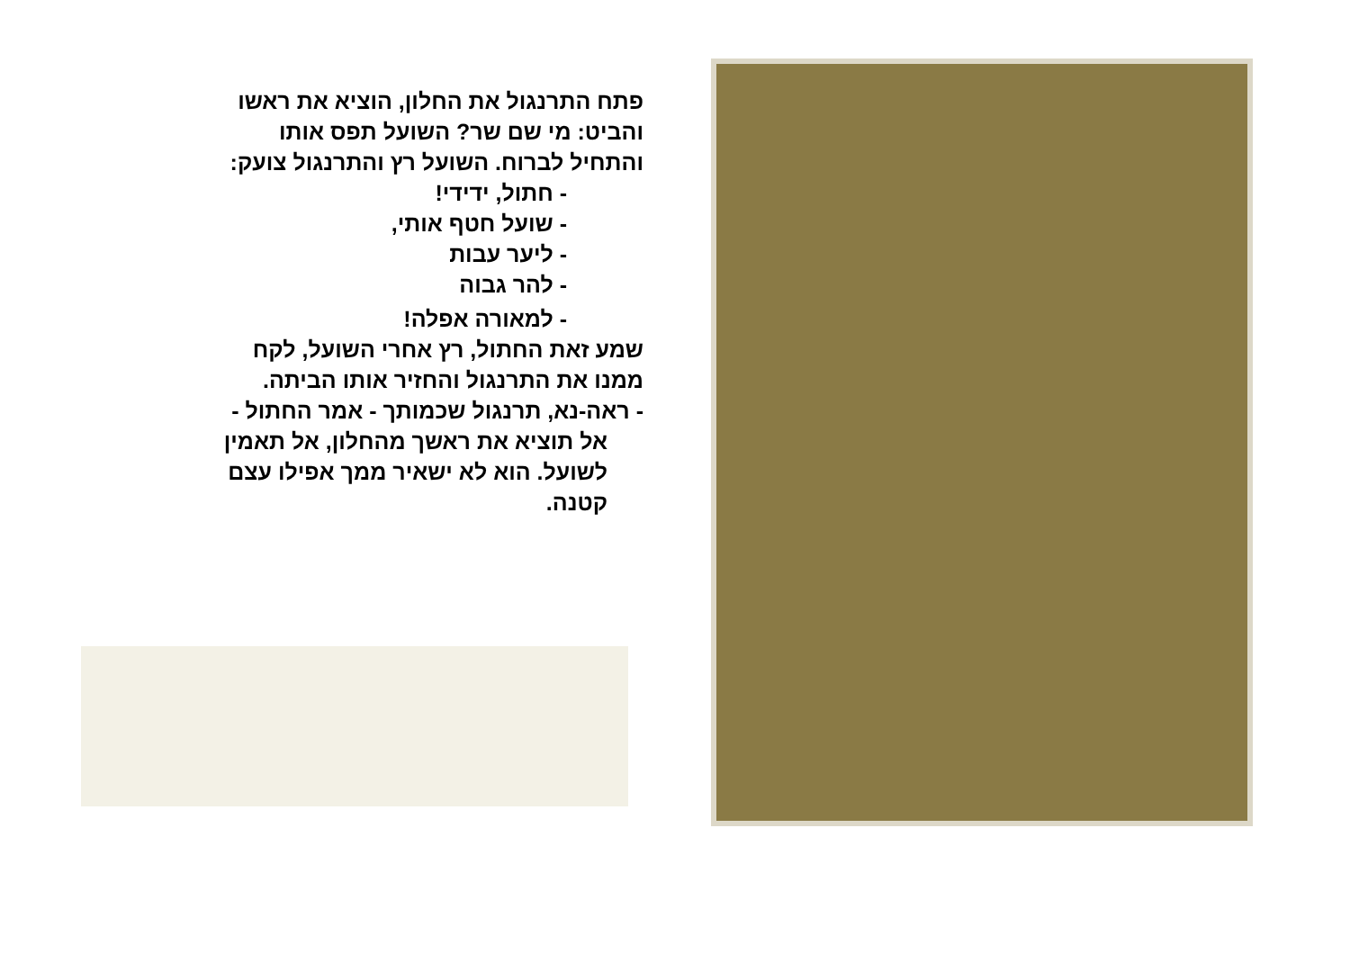פתח התרנגול את החלון, הוציא את ראשו
והביט: מי שם שר? השועל תפס אותו
והתחיל לברוח. השועל רץ והתרנגול צועק:
- חתול, ידידי!
- שועל חטף אותי,
- ליער עבות
- להר גבוה
- למאורה אפלה!
שמע זאת החתול, רץ אחרי השועל, לקח
ממנו את התרנגול והחזיר אותו הביתה.
- ראה-נא, תרנגול שכמותך - אמר החתול -
אל תוציא את ראשך מהחלון, אל תאמין
לשועל. הוא לא ישאיר ממך אפילו עצם
קטנה.